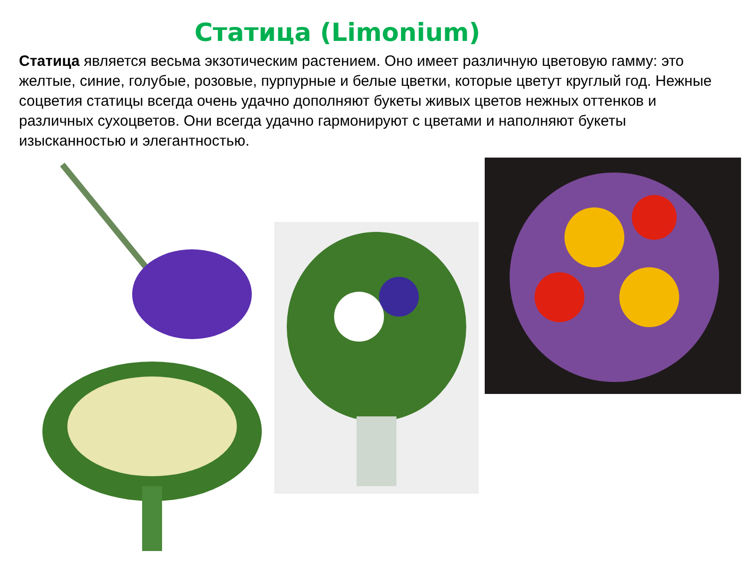Статица (Limonium)
Статица является весьма экзотическим растением. Оно имеет различную цветовую гамму: это желтые, синие, голубые, розовые, пурпурные и белые цветки, которые цветут круглый год. Нежные соцветия статицы всегда очень удачно дополняют букеты живых цветов нежных оттенков и различных сухоцветов. Они всегда удачно гармонируют с цветами и наполняют букеты изысканностью и элегантностью.